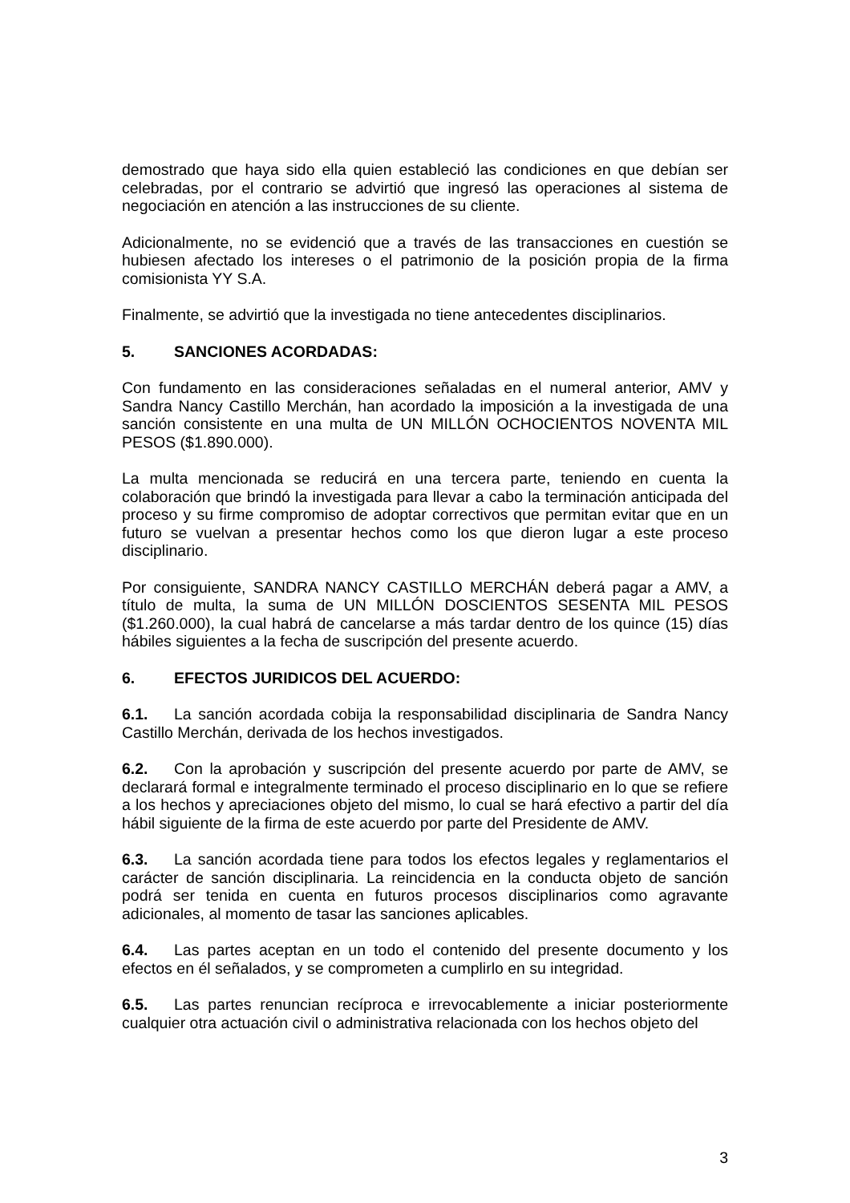demostrado que haya sido ella quien estableció las condiciones en que debían ser celebradas, por el contrario se advirtió que ingresó las operaciones al sistema de negociación en atención a las instrucciones de su cliente.
Adicionalmente, no se evidenció que a través de las transacciones en cuestión se hubiesen afectado los intereses o el patrimonio de la posición propia de la firma comisionista YY S.A.
Finalmente, se advirtió que la investigada no tiene antecedentes disciplinarios.
5. SANCIONES ACORDADAS:
Con fundamento en las consideraciones señaladas en el numeral anterior, AMV y Sandra Nancy Castillo Merchán, han acordado la imposición a la investigada de una sanción consistente en una multa de UN MILLÓN OCHOCIENTOS NOVENTA MIL PESOS ($1.890.000).
La multa mencionada se reducirá en una tercera parte, teniendo en cuenta la colaboración que brindó la investigada para llevar a cabo la terminación anticipada del proceso y su firme compromiso de adoptar correctivos que permitan evitar que en un futuro se vuelvan a presentar hechos como los que dieron lugar a este proceso disciplinario.
Por consiguiente, SANDRA NANCY CASTILLO MERCHÁN deberá pagar a AMV, a título de multa, la suma de UN MILLÓN DOSCIENTOS SESENTA MIL PESOS ($1.260.000), la cual habrá de cancelarse a más tardar dentro de los quince (15) días hábiles siguientes a la fecha de suscripción del presente acuerdo.
6. EFECTOS JURIDICOS DEL ACUERDO:
6.1. La sanción acordada cobija la responsabilidad disciplinaria de Sandra Nancy Castillo Merchán, derivada de los hechos investigados.
6.2. Con la aprobación y suscripción del presente acuerdo por parte de AMV, se declarará formal e integralmente terminado el proceso disciplinario en lo que se refiere a los hechos y apreciaciones objeto del mismo, lo cual se hará efectivo a partir del día hábil siguiente de la firma de este acuerdo por parte del Presidente de AMV.
6.3. La sanción acordada tiene para todos los efectos legales y reglamentarios el carácter de sanción disciplinaria. La reincidencia en la conducta objeto de sanción podrá ser tenida en cuenta en futuros procesos disciplinarios como agravante adicionales, al momento de tasar las sanciones aplicables.
6.4. Las partes aceptan en un todo el contenido del presente documento y los efectos en él señalados, y se comprometen a cumplirlo en su integridad.
6.5. Las partes renuncian recíproca e irrevocablemente a iniciar posteriormente cualquier otra actuación civil o administrativa relacionada con los hechos objeto del
3